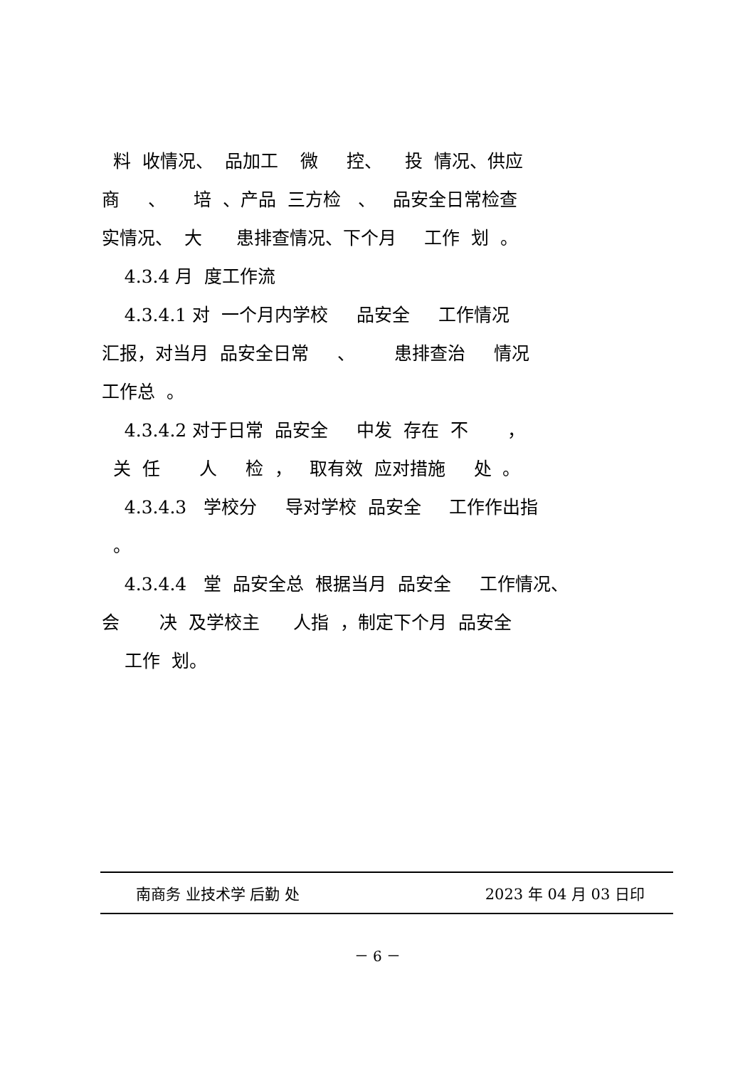料 收情况、 品加工 微 控、 投 情况、供应
商 、 培 、产品 三方检 、 品安全日常检查
实情况、 大 患排查情况、下个月 工作 划 。
4.3.4 月 度工作流
4.3.4.1 对 一个月内学校 品安全 工作情况
汇报，对当月 品安全日常 、 患排查治 情况
工作总 。
4.3.4.2 对于日常 品安全 中发 存在 不 ，
关 任 人 检 ， 取有效 应对措施 处 。
4.3.4.3 学校分 导对学校 品安全 工作作出指
。
4.3.4.4 堂 品安全总 根据当月 品安全 工作情况、
会 决 及学校主 人指 ，制定下个月 品安全
工作 划。
南商务 业技术学 后勤 处 2023 年 04 月 03 日印
－ 6 －